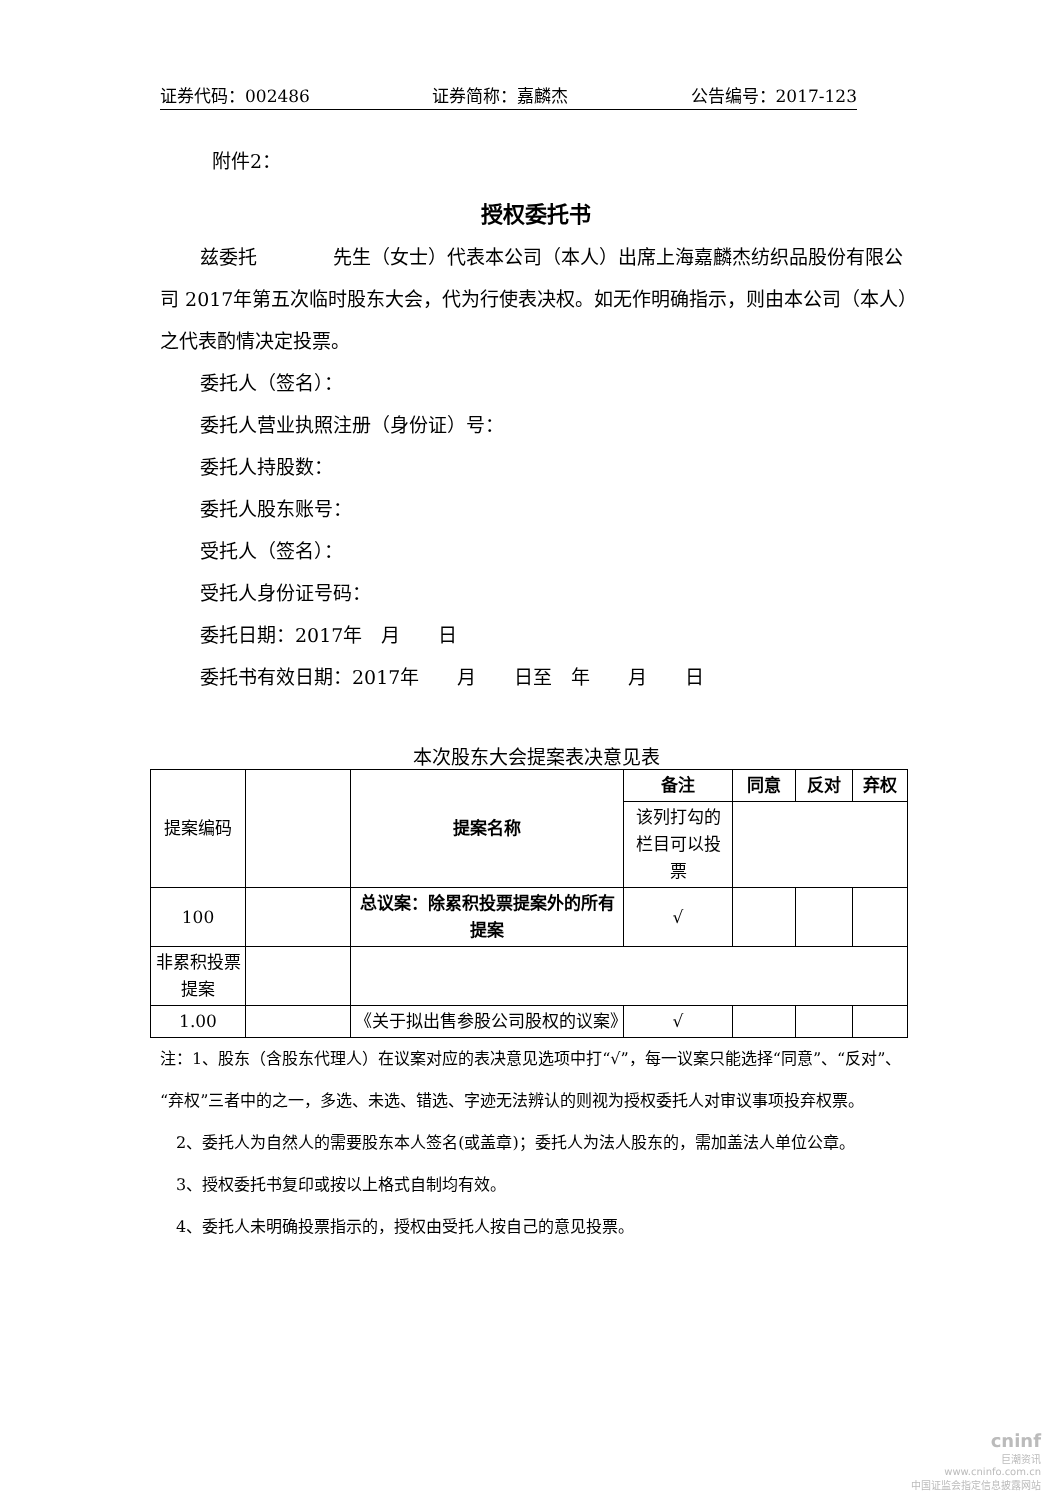证券代码：002486 证券简称：嘉麟杰 公告编号：2017-123
附件2：
授权委托书
兹委托　　　　先生（女士）代表本公司（本人）出席上海嘉麟杰纺织品股份有限公司 2017年第五次临时股东大会，代为行使表决权。如无作明确指示，则由本公司（本人）之代表酌情决定投票。
委托人（签名）：
委托人营业执照注册（身份证）号：
委托人持股数：
委托人股东账号：
受托人（签名）：
受托人身份证号码：
委托日期：2017年　月　　日
委托书有效日期：2017年　　月　　日至　年　　月　　日
本次股东大会提案表决意见表
| 提案编码 | | 提案名称 | 备注 | 同意 | 反对 | 弃权 |
| | | | 该列打勾的栏目可以投票 | | | |
| 100 | | 总议案：除累积投票提案外的所有提案 | √ | | | |
| 非累积投票提案 | | | | | | |
| 1.00 | | 《关于拟出售参股公司股权的议案》 | √ | | | |
注：1、股东（含股东代理人）在议案对应的表决意见选项中打“√”，每一议案只能选择“同意”、“反对”、“弃权”三者中的之一，多选、未选、错选、字迹无法辨认的则视为授权委托人对审议事项投弃权票。
2、委托人为自然人的需要股东本人签名(或盖章)；委托人为法人股东的，需加盖法人单位公章。
3、授权委托书复印或按以上格式自制均有效。
4、委托人未明确投票指示的，授权由受托人按自己的意见投票。
cninf
巨潮资讯
www.cninfo.com.cn
中国证监会指定信息披露网站